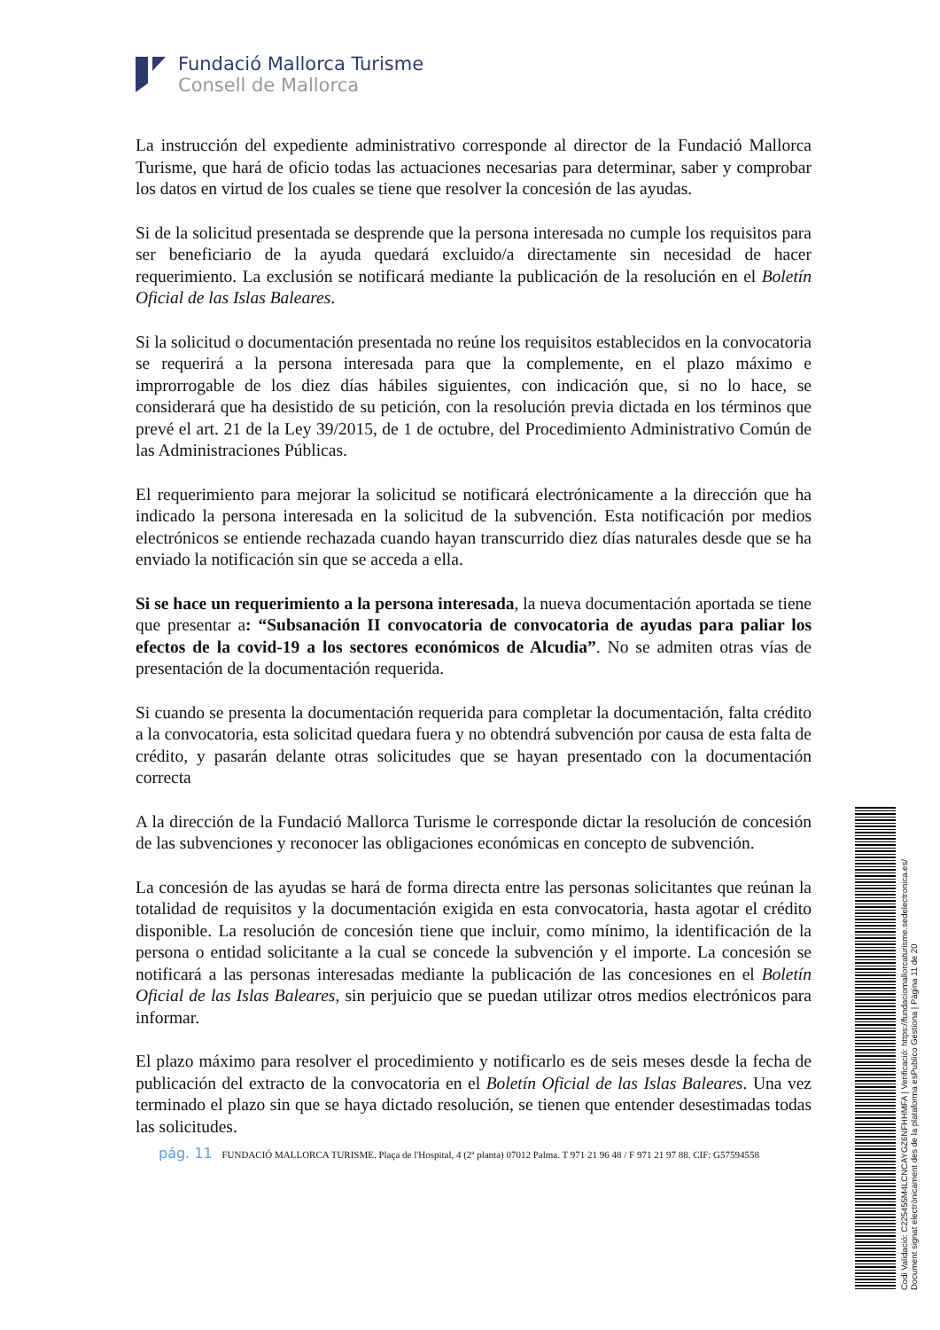Fundació Mallorca Turisme
Consell de Mallorca
La instrucción del expediente administrativo corresponde al director de la Fundació Mallorca Turisme, que hará de oficio todas las actuaciones necesarias para determinar, saber y comprobar los datos en virtud de los cuales se tiene que resolver la concesión de las ayudas.
Si de la solicitud presentada se desprende que la persona interesada no cumple los requisitos para ser beneficiario de la ayuda quedará excluido/a directamente sin necesidad de hacer requerimiento. La exclusión se notificará mediante la publicación de la resolución en el Boletín Oficial de las Islas Baleares.
Si la solicitud o documentación presentada no reúne los requisitos establecidos en la convocatoria se requerirá a la persona interesada para que la complemente, en el plazo máximo e improrrogable de los diez días hábiles siguientes, con indicación que, si no lo hace, se considerará que ha desistido de su petición, con la resolución previa dictada en los términos que prevé el art. 21 de la Ley 39/2015, de 1 de octubre, del Procedimiento Administrativo Común de las Administraciones Públicas.
El requerimiento para mejorar la solicitud se notificará electrónicamente a la dirección que ha indicado la persona interesada en la solicitud de la subvención. Esta notificación por medios electrónicos se entiende rechazada cuando hayan transcurrido diez días naturales desde que se ha enviado la notificación sin que se acceda a ella.
Si se hace un requerimiento a la persona interesada, la nueva documentación aportada se tiene que presentar a: “Subsanación II convocatoria de convocatoria de ayudas para paliar los efectos de la covid-19 a los sectores económicos de Alcudia”. No se admiten otras vías de presentación de la documentación requerida.
Si cuando se presenta la documentación requerida para completar la documentación, falta crédito a la convocatoria, esta solicitad quedara fuera y no obtendrá subvención por causa de esta falta de crédito, y pasarán delante otras solicitudes que se hayan presentado con la documentación correcta
A la dirección de la Fundació Mallorca Turisme le corresponde dictar la resolución de concesión de las subvenciones y reconocer las obligaciones económicas en concepto de subvención.
La concesión de las ayudas se hará de forma directa entre las personas solicitantes que reúnan la totalidad de requisitos y la documentación exigida en esta convocatoria, hasta agotar el crédito disponible. La resolución de concesión tiene que incluir, como mínimo, la identificación de la persona o entidad solicitante a la cual se concede la subvención y el importe. La concesión se notificará a las personas interesadas mediante la publicación de las concesiones en el Boletín Oficial de las Islas Baleares, sin perjuicio que se puedan utilizar otros medios electrónicos para informar.
El plazo máximo para resolver el procedimiento y notificarlo es de seis meses desde la fecha de publicación del extracto de la convocatoria en el Boletín Oficial de las Islas Baleares. Una vez terminado el plazo sin que se haya dictado resolución, se tienen que entender desestimadas todas las solicitudes.
pág. 11 FUNDACIÓ MALLORCA TURISME. Plaça de l'Hospital, 4 (2ª planta) 07012 Palma. T 971 21 96 48 / F 971 21 97 88. CIF: G57594558
Codi Validació: C225455M4LCNCAYGZ6NFHHMFA | Verificació: https://fundaciomallorcaturisme.sedelectronica.es/
Document signat electrònicament des de la plataforma esPublico Gestiona | Pàgina 11 de 20